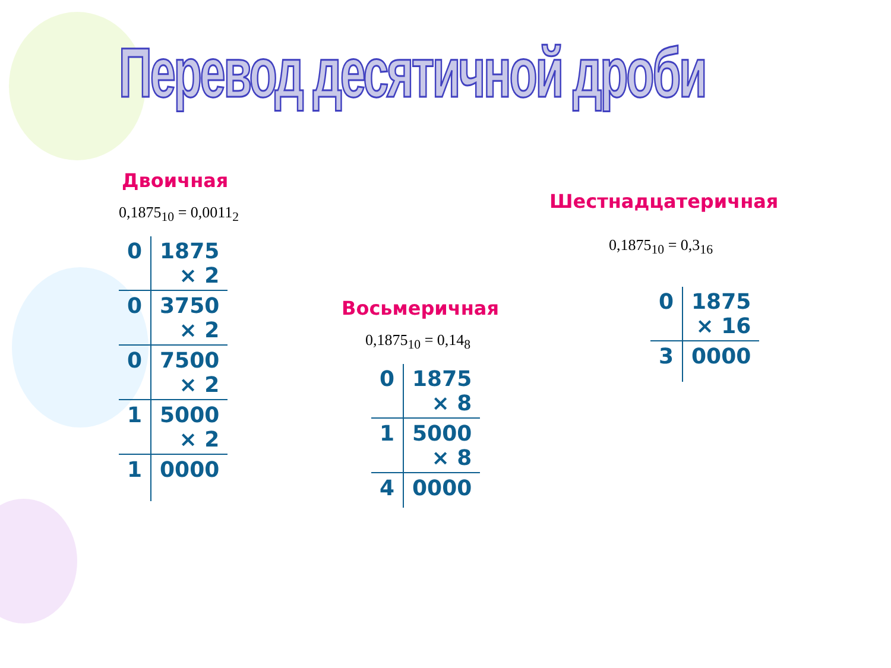Перевод десятичной дроби
Двоичная
0,1875<sub>10</sub> = 0,0011<sub>2</sub>
| 0 | 1875 × 2 |
| 0 | 3750 × 2 |
| 0 | 7500 × 2 |
| 1 | 5000 × 2 |
| 1 | 0000 |
Восьмеричная
0,1875<sub>10</sub> = 0,14<sub>8</sub>
| 0 | 1875 × 8 |
| 1 | 5000 × 8 |
| 4 | 0000 |
Шестнадцатеричная
0,1875<sub>10</sub> = 0,3<sub>16</sub>
| 0 | 1875 × 16 |
| 3 | 0000 |